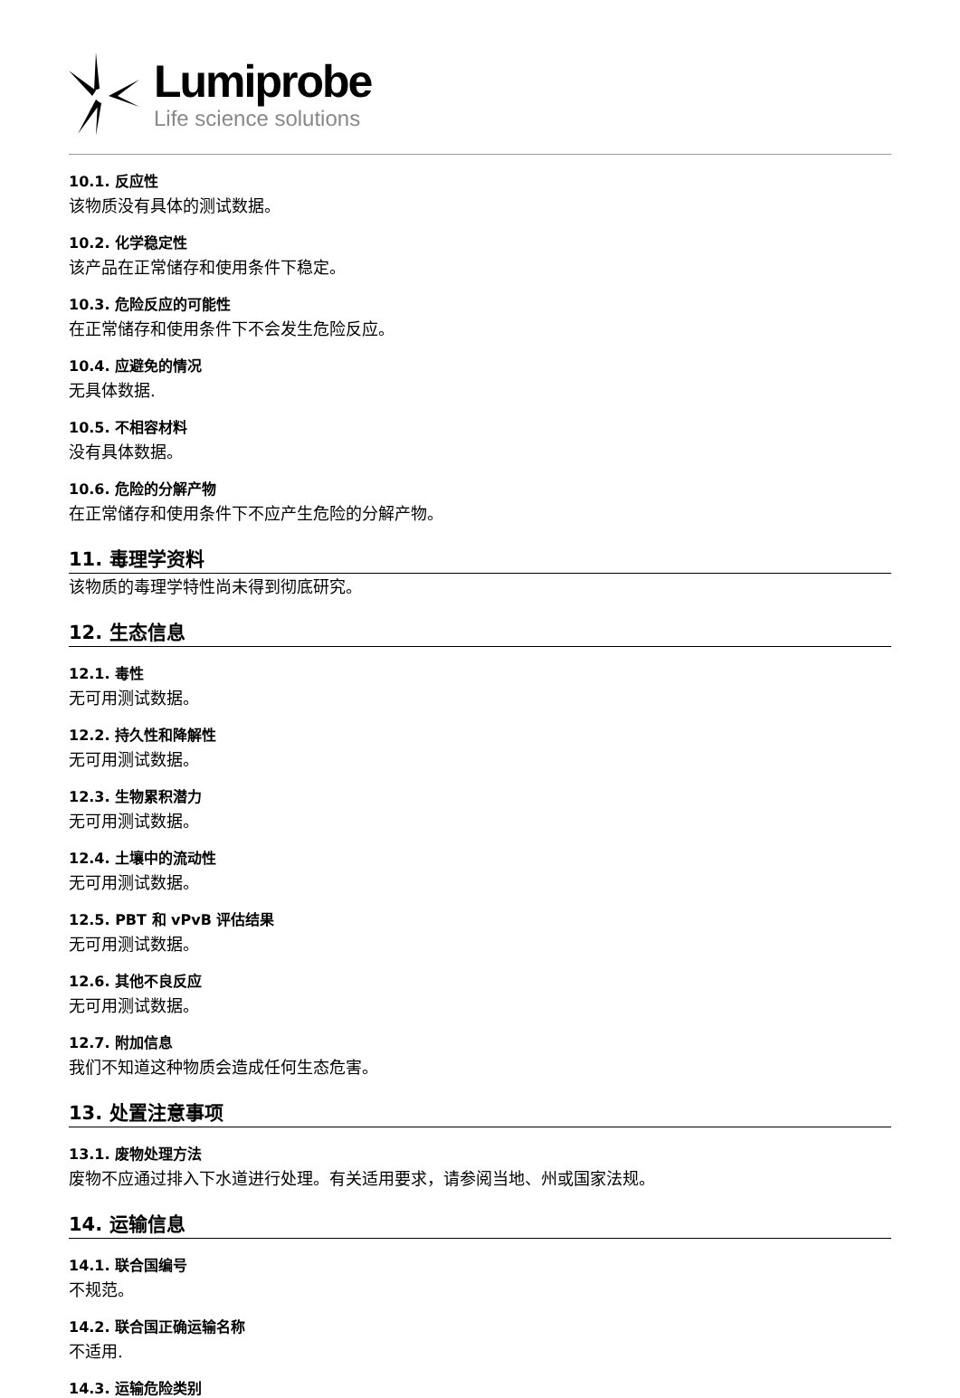Lumiprobe
Life science solutions
10.1. 反应性
该物质没有具体的测试数据。
10.2. 化学稳定性
该产品在正常储存和使用条件下稳定。
10.3. 危险反应的可能性
在正常储存和使用条件下不会发生危险反应。
10.4. 应避免的情况
无具体数据.
10.5. 不相容材料
没有具体数据。
10.6. 危险的分解产物
在正常储存和使用条件下不应产生危险的分解产物。
11. 毒理学资料
该物质的毒理学特性尚未得到彻底研究。
12. 生态信息
12.1. 毒性
无可用测试数据。
12.2. 持久性和降解性
无可用测试数据。
12.3. 生物累积潜力
无可用测试数据。
12.4. 土壤中的流动性
无可用测试数据。
12.5. PBT 和 vPvB 评估结果
无可用测试数据。
12.6. 其他不良反应
无可用测试数据。
12.7. 附加信息
我们不知道这种物质会造成任何生态危害。
13. 处置注意事项
13.1. 废物处理方法
废物不应通过排入下水道进行处理。有关适用要求，请参阅当地、州或国家法规。
14. 运输信息
14.1. 联合国编号
不规范。
14.2. 联合国正确运输名称
不适用.
14.3. 运输危险类别